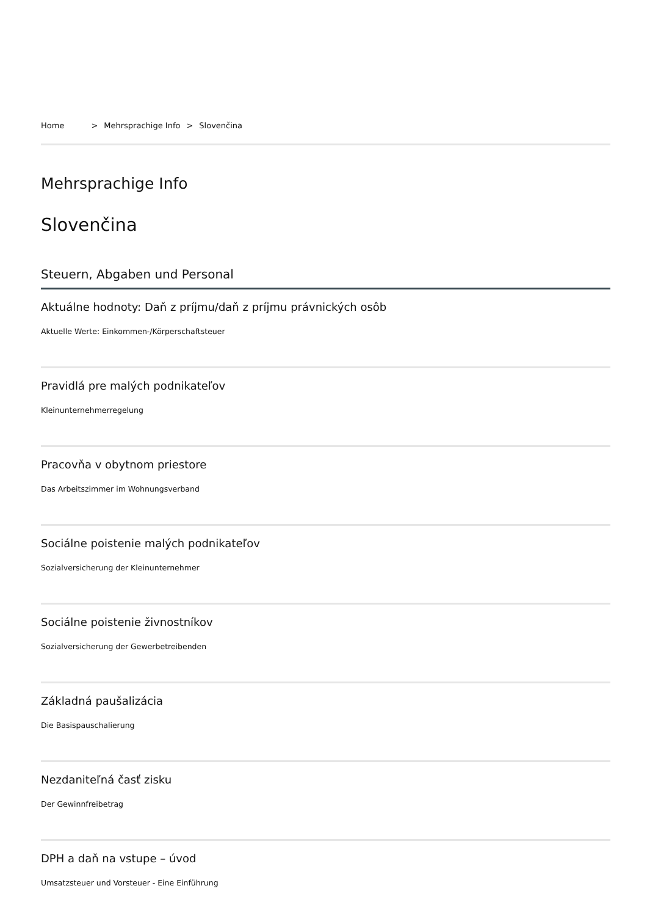Home > Mehrsprachige Info > Slovenčina
Mehrsprachige Info
Slovenčina
Steuern, Abgaben und Personal
Aktuálne hodnoty: Daň z príjmu/daň z príjmu právnických osôb
Aktuelle Werte: Einkommen-/Körperschaftsteuer
Pravidlá pre malých podnikateľov
Kleinunternehmerregelung
Pracovňa v obytnom priestore
Das Arbeitszimmer im Wohnungsverband
Sociálne poistenie malých podnikateľov
Sozialversicherung der Kleinunternehmer
Sociálne poistenie živnostníkov
Sozialversicherung der Gewerbetreibenden
Základná paušalizácia
Die Basispauschalierung
Nezdaniteľná časť zisku
Der Gewinnfreibetrag
DPH a daň na vstupe – úvod
Umsatzsteuer und Vorsteuer - Eine Einführung